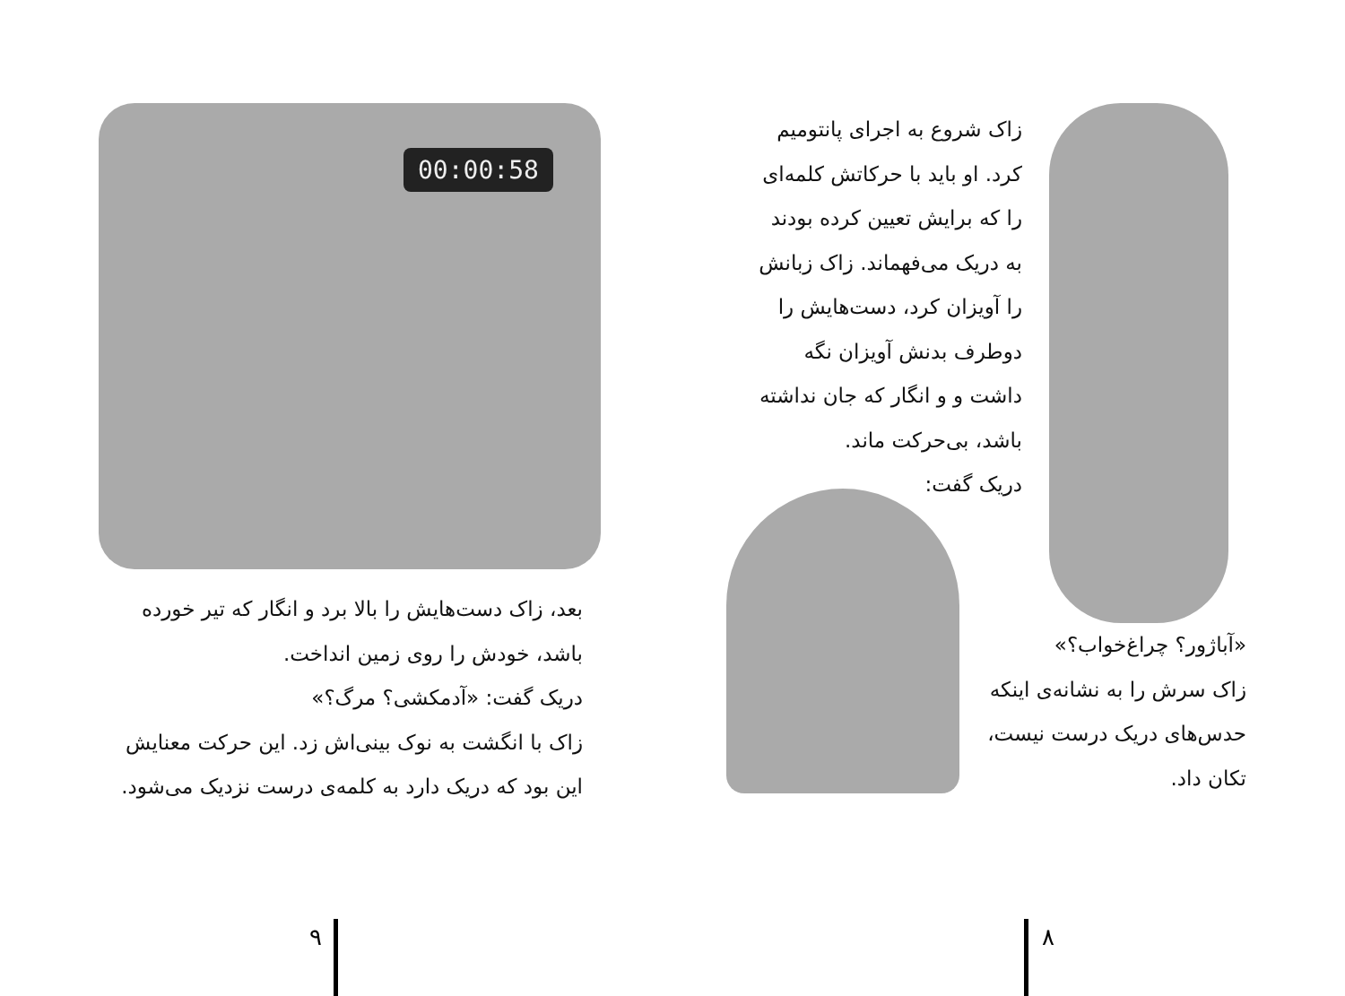زاک شروع به اجرای پانتومیم کرد. او باید با حرکاتش کلمه‌ای را که برایش تعیین کرده بودند به دریک می‌فهماند. زاک زبانش را آویزان کرد، دست‌هایش را دوطرف بدنش آویزان نگه داشت و و انگار که جان نداشته باشد، بی‌حرکت ماند.
دریک گفت:
«آباژور؟ چراغ‌خواب؟»
زاک سرش را به نشانه‌ی اینکه حدس‌های دریک درست نیست، تکان داد.
۸
00:00:58
بعد، زاک دست‌هایش را بالا برد و انگار که تیر خورده باشد، خودش را روی زمین انداخت.
دریک گفت: «آدمکشی؟ مرگ؟»
زاک با انگشت به نوک بینی‌اش زد. این حرکت معنایش این بود که دریک دارد به کلمه‌ی درست نزدیک می‌شود.
۹